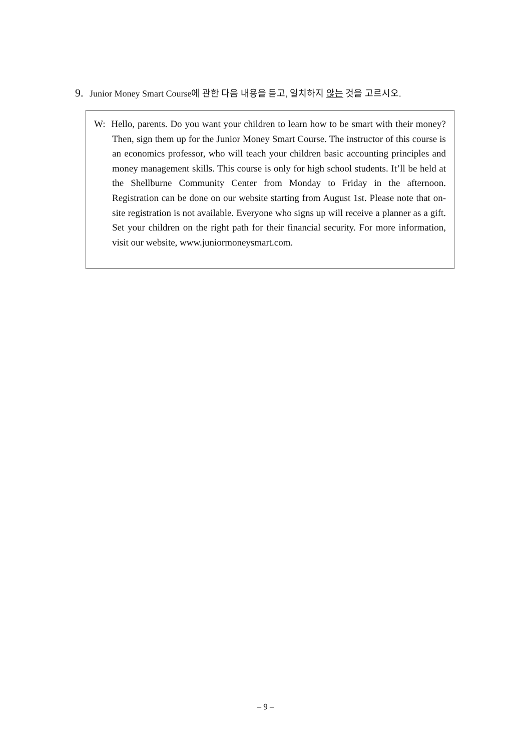9. Junior Money Smart Course에 관한 다음 내용을 듣고, 일치하지 않는 것을 고르시오.
W: Hello, parents. Do you want your children to learn how to be smart with their money? Then, sign them up for the Junior Money Smart Course. The instructor of this course is an economics professor, who will teach your children basic accounting principles and money management skills. This course is only for high school students. It’ll be held at the Shellburne Community Center from Monday to Friday in the afternoon. Registration can be done on our website starting from August 1st. Please note that on-site registration is not available. Everyone who signs up will receive a planner as a gift. Set your children on the right path for their financial security. For more information, visit our website, www.juniormoneysmart.com.
– 9 –